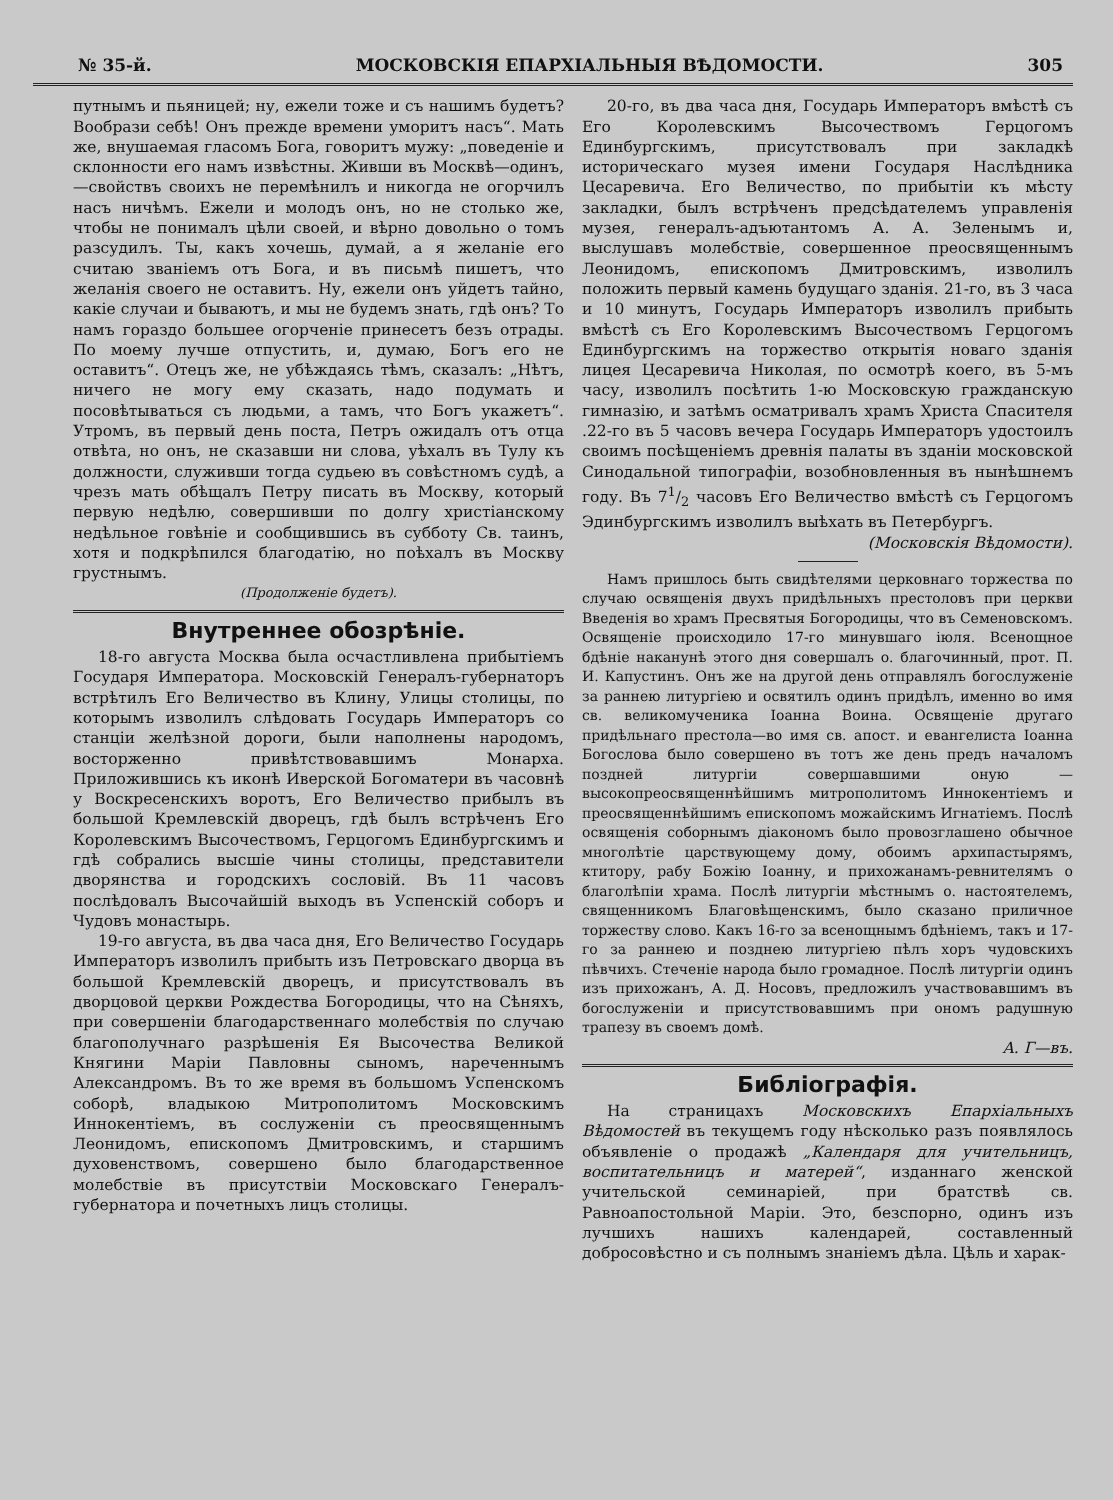№ 35-й. МОСКОВСКІЯ ЕПАРХІАЛЬНЫЯ ВѢДОМОСТИ. 305
путнымъ и пьяницей; ну, ежели тоже и съ нашимъ будетъ? Вообрази себѣ! Онъ прежде времени уморитъ насъ“. Мать же, внушаемая гласомъ Бога, говоритъ мужу: „поведеніе и склонности его намъ извѣстны. Живши въ Москвѣ—одинъ,—свойствъ своихъ не перемѣнилъ и никогда не огорчилъ насъ ничѣмъ. Ежели и молодъ онъ, но не столько же, чтобы не понималъ цѣли своей, и вѣрно довольно о томъ разсудилъ. Ты, какъ хочешь, думай, а я желаніе его считаю званіемъ отъ Бога, и въ письмѣ пишетъ, что желанія своего не оставитъ. Ну, ежели онъ уйдетъ тайно, какіе случаи и бываютъ, и мы не будемъ знать, гдѣ онъ? То намъ гораздо большее огорченіе принесетъ безъ отрады. По моему лучше отпустить, и, думаю, Богъ его не оставитъ“. Отецъ же, не убѣждаясь тѣмъ, сказалъ: „Нѣтъ, ничего не могу ему сказать, надо подумать и посовѣтываться съ людьми, а тамъ, что Богъ укажетъ“. Утромъ, въ первый день поста, Петръ ожидалъ отъ отца отвѣта, но онъ, не сказавши ни слова, уѣхалъ въ Тулу къ должности, служивши тогда судьею въ совѣстномъ судѣ, а чрезъ мать обѣщалъ Петру писать въ Москву, который первую недѣлю, совершивши по долгу христіанскому недѣльное говѣніе и сообщившись въ субботу Св. таинъ, хотя и подкрѣпился благодатію, но поѣхалъ въ Москву грустнымъ.
(Продолженіе будетъ).
Внутреннее обозрѣніе.
18-го августа Москва была осчастливлена прибытіемъ Государя Императора. Московскій Генералъ-губернаторъ встрѣтилъ Его Величество въ Клину, Улицы столицы, по которымъ изволилъ слѣдовать Государь Императоръ со станціи желѣзной дороги, были наполнены народомъ, восторженно привѣтствовавшимъ Монарха. Приложившись къ иконѣ Иверской Богоматери въ часовнѣ у Воскресенскихъ воротъ, Его Величество прибылъ въ большой Кремлевскій дворецъ, гдѣ былъ встрѣченъ Его Королевскимъ Высочествомъ, Герцогомъ Единбургскимъ и гдѣ собрались высшіе чины столицы, представители дворянства и городскихъ сословій. Въ 11 часовъ послѣдовалъ Высочайшій выходъ въ Успенскій соборъ и Чудовъ монастырь.
19-го августа, въ два часа дня, Его Величество Государь Императоръ изволилъ прибыть изъ Петровскаго дворца въ большой Кремлевскій дворецъ, и присутствовалъ въ дворцовой церкви Рождества Богородицы, что на Сѣняхъ, при совершеніи благодарственнаго молебствія по случаю благополучнаго разрѣшенія Ея Высочества Великой Княгини Маріи Павловны сыномъ, нареченнымъ Александромъ. Въ то же время въ большомъ Успенскомъ соборѣ, владыкою Митрополитомъ Московскимъ Иннокентіемъ, въ сослуженіи съ преосвященнымъ Леонидомъ, епископомъ Дмитровскимъ, и старшимъ духовенствомъ, совершено было благодарственное молебствіе въ присутствіи Московскаго Генералъ-губернатора и почетныхъ лицъ столицы.
20-го, въ два часа дня, Государь Императоръ вмѣстѣ съ Его Королевскимъ Высочествомъ Герцогомъ Единбургскимъ, присутствовалъ при закладкѣ историческаго музея имени Государя Наслѣдника Цесаревича. Его Величество, по прибытіи къ мѣсту закладки, былъ встрѣченъ предсѣдателемъ управленія музея, генералъ-адъютантомъ А. А. Зеленымъ и, выслушавъ молебствіе, совершенное преосвященнымъ Леонидомъ, епископомъ Дмитровскимъ, изволилъ положить первый камень будущаго зданія. 21-го, въ 3 часа и 10 минутъ, Государь Императоръ изволилъ прибыть вмѣстѣ съ Его Королевскимъ Высочествомъ Герцогомъ Единбургскимъ на торжество открытія новаго зданія лицея Цесаревича Николая, по осмотрѣ коего, въ 5-мъ часу, изволилъ посѣтить 1-ю Московскую гражданскую гимназію, и затѣмъ осматривалъ храмъ Христа Спасителя .22-го въ 5 часовъ вечера Государь Императоръ удостоилъ своимъ посѣщеніемъ древнія палаты въ зданіи московской Синодальной типографіи, возобновленныя въ нынѣшнемъ году. Въ 71/2 часовъ Его Величество вмѣстѣ съ Герцогомъ Эдинбургскимъ изволилъ выѣхать въ Петербургъ.
(Московскія Вѣдомости).
Намъ пришлось быть свидѣтелями церковнаго торжества по случаю освященія двухъ придѣльныхъ престоловъ при церкви Введенія во храмъ Пресвятыя Богородицы, что въ Семеновскомъ. Освященіе происходило 17-го минувшаго іюля. Всенощное бдѣніе наканунѣ этого дня совершалъ о. благочинный, прот. П. И. Капустинъ. Онъ же на другой день отправлялъ богослуженіе за раннею литургіею и освятилъ одинъ придѣлъ, именно во имя св. великомученика Іоанна Воина. Освященіе другаго придѣльнаго престола—во имя св. апост. и евангелиста Іоанна Богослова было совершено въ тотъ же день предъ началомъ поздней литургіи совершавшими оную — высокопреосвященнѣйшимъ митрополитомъ Иннокентіемъ и преосвященнѣйшимъ епископомъ можайскимъ Игнатіемъ. Послѣ освященія соборнымъ діакономъ было провозглашено обычное многолѣтіе царствующему дому, обоимъ архипастырямъ, ктитору, рабу Божію Іоанну, и прихожанамъ-ревнителямъ о благолѣпіи храма. Послѣ литургіи мѣстнымъ о. настоятелемъ, священникомъ Благовѣщенскимъ, было сказано приличное торжеству слово. Какъ 16-го за всенощнымъ бдѣніемъ, такъ и 17-го за раннею и позднею литургіею пѣлъ хоръ чудовскихъ пѣвчихъ. Стеченіе народа было громадное. Послѣ литургіи одинъ изъ прихожанъ, А. Д. Носовъ, предложилъ участвовавшимъ въ богослуженіи и присутствовавшимъ при ономъ радушную трапезу въ своемъ домѣ.
А. Г—въ.
Библіографія.
На страницахъ Московскихъ Епархіальныхъ Вѣдомостей въ текущемъ году нѣсколько разъ появлялось объявленіе о продажѣ „Календаря для учительницъ, воспитательницъ и матерей“, изданнаго женской учительской семинаріей, при братствѣ св. Равноапостольной Маріи. Это, безспорно, одинъ изъ лучшихъ нашихъ календарей, составленный добросовѣстно и съ полнымъ знаніемъ дѣла. Цѣль и харак-